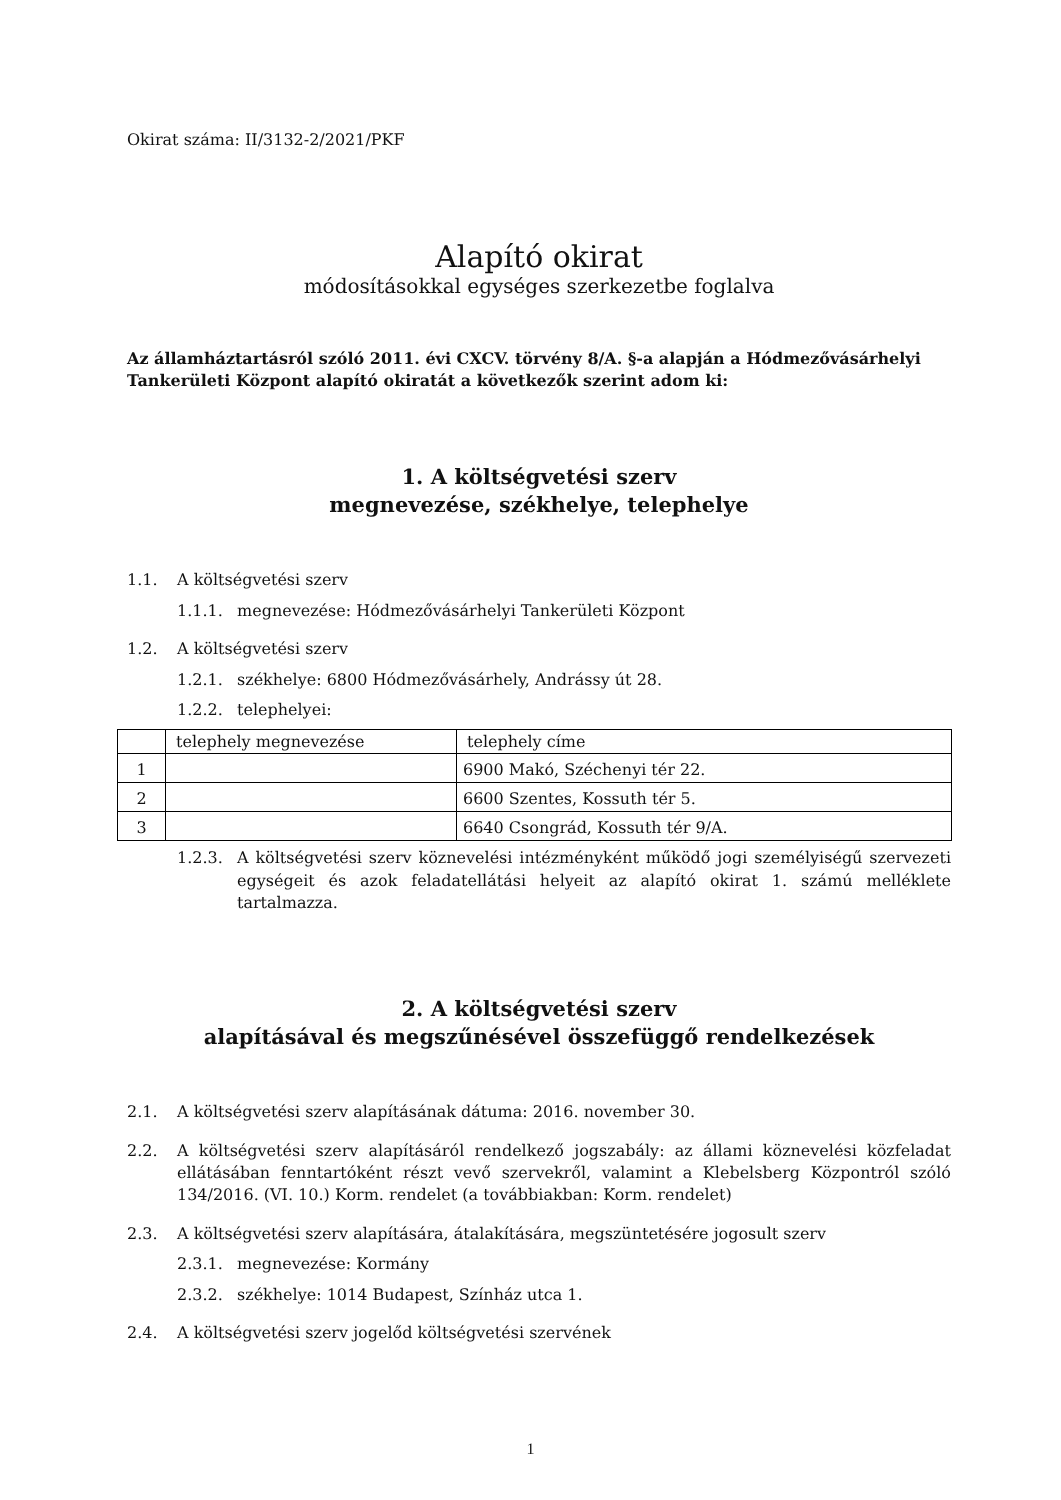Okirat száma: II/3132-2/2021/PKF
Alapító okirat
módosításokkal egységes szerkezetbe foglalva
Az államháztartásról szóló 2011. évi CXCV. törvény 8/A. §-a alapján a Hódmezővásárhelyi Tankerületi Központ alapító okiratát a következők szerint adom ki:
1. A költségvetési szerv
megnevezése, székhelye, telephelye
1.1. A költségvetési szerv
1.1.1. megnevezése: Hódmezővásárhelyi Tankerületi Központ
1.2. A költségvetési szerv
1.2.1. székhelye: 6800 Hódmezővásárhely, Andrássy út 28.
1.2.2. telephelyei:
| | telephely megnevezése | telephely címe |
| --- | --- | --- |
| 1 | | 6900 Makó, Széchenyi tér 22. |
| 2 | | 6600 Szentes, Kossuth tér 5. |
| 3 | | 6640 Csongrád, Kossuth tér 9/A. |
1.2.3. A költségvetési szerv köznevelési intézményként működő jogi személyiségű szervezeti egységeit és azok feladatellátási helyeit az alapító okirat 1. számú melléklete tartalmazza.
2. A költségvetési szerv
alapításával és megszűnésével összefüggő rendelkezések
2.1. A költségvetési szerv alapításának dátuma: 2016. november 30.
2.2. A költségvetési szerv alapításáról rendelkező jogszabály: az állami köznevelési közfeladat ellátásában fenntartóként részt vevő szervekről, valamint a Klebelsberg Központról szóló 134/2016. (VI. 10.) Korm. rendelet (a továbbiakban: Korm. rendelet)
2.3. A költségvetési szerv alapítására, átalakítására, megszüntetésére jogosult szerv
2.3.1. megnevezése: Kormány
2.3.2. székhelye: 1014 Budapest, Színház utca 1.
2.4. A költségvetési szerv jogelőd költségvetési szervének
1